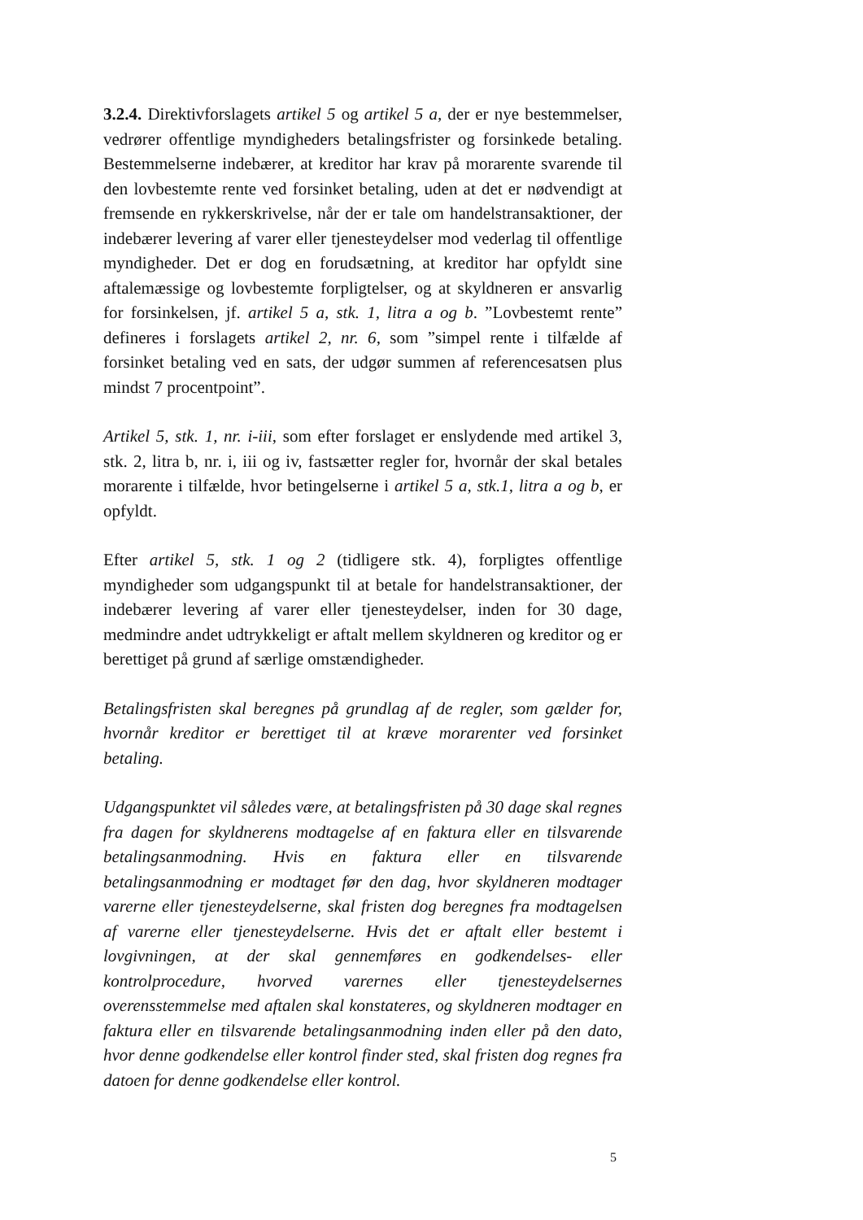3.2.4. Direktivforslagets artikel 5 og artikel 5 a, der er nye bestemmelser, vedrører offentlige myndigheders betalingsfrister og forsinkede betaling. Bestemmelserne indebærer, at kreditor har krav på morarente svarende til den lovbestemte rente ved forsinket betaling, uden at det er nødvendigt at fremsende en rykkerskrivelse, når der er tale om handelstransaktioner, der indebærer levering af varer eller tjenesteydelser mod vederlag til offentlige myndigheder. Det er dog en forudsætning, at kreditor har opfyldt sine aftalemæssige og lovbestemte forpligtelser, og at skyldneren er ansvarlig for forsinkelsen, jf. artikel 5 a, stk. 1, litra a og b. ”Lovbestemt rente” defineres i forslagets artikel 2, nr. 6, som ”simpel rente i tilfælde af forsinket betaling ved en sats, der udgør summen af referencesatsen plus mindst 7 procentpoint”.
Artikel 5, stk. 1, nr. i-iii, som efter forslaget er enslydende med artikel 3, stk. 2, litra b, nr. i, iii og iv, fastsætter regler for, hvornår der skal betales morarente i tilfælde, hvor betingelserne i artikel 5 a, stk.1, litra a og b, er opfyldt.
Efter artikel 5, stk. 1 og 2 (tidligere stk. 4), forpligtes offentlige myndigheder som udgangspunkt til at betale for handelstransaktioner, der indebærer levering af varer eller tjenesteydelser, inden for 30 dage, medmindre andet udtrykkeligt er aftalt mellem skyldneren og kreditor og er berettiget på grund af særlige omstændigheder.
Betalingsfristen skal beregnes på grundlag af de regler, som gælder for, hvornår kreditor er berettiget til at kræve morarenter ved forsinket betaling.
Udgangspunktet vil således være, at betalingsfristen på 30 dage skal regnes fra dagen for skyldnerens modtagelse af en faktura eller en tilsvarende betalingsanmodning. Hvis en faktura eller en tilsvarende betalingsanmodning er modtaget før den dag, hvor skyldneren modtager varerne eller tjenesteydelserne, skal fristen dog beregnes fra modtagelsen af varerne eller tjenesteydelserne. Hvis det er aftalt eller bestemt i lovgivningen, at der skal gennemføres en godkendelses- eller kontrolprocedure, hvorved varernes eller tjenesteydelsernes overensstemmelse med aftalen skal konstateres, og skyldneren modtager en faktura eller en tilsvarende betalingsanmodning inden eller på den dato, hvor denne godkendelse eller kontrol finder sted, skal fristen dog regnes fra datoen for denne godkendelse eller kontrol.
5